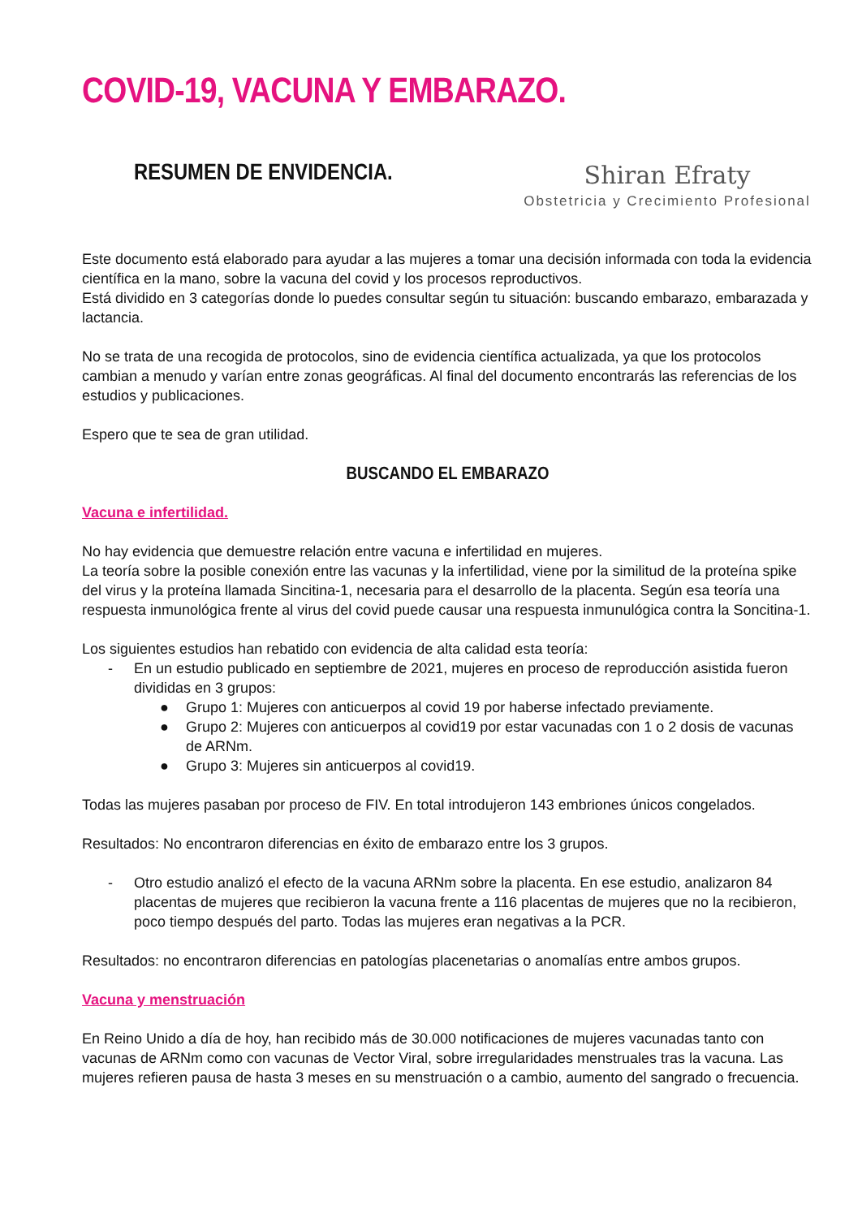COVID-19, VACUNA Y EMBARAZO.
RESUMEN DE ENVIDENCIA.
Shiran Efraty
Obstetricia y Crecimiento Profesional
Este documento está elaborado para ayudar a las mujeres a tomar una decisión informada con toda la evidencia científica en la mano, sobre la vacuna del covid y los procesos reproductivos.
Está dividido en 3 categorías donde lo puedes consultar según tu situación: buscando embarazo, embarazada y lactancia.
No se trata de una recogida de protocolos, sino de evidencia científica actualizada, ya que los protocolos cambian a menudo y varían entre zonas geográficas. Al final del documento encontrarás las referencias de los estudios y publicaciones.
Espero que te sea de gran utilidad.
BUSCANDO EL EMBARAZO
Vacuna e infertilidad.
No hay evidencia que demuestre relación entre vacuna e infertilidad en mujeres.
La teoría sobre la posible conexión entre las vacunas y la infertilidad, viene por la similitud de la proteína spike del virus y la proteína llamada Sincitina-1, necesaria para el desarrollo de la placenta. Según esa teoría una respuesta inmunológica frente al virus del covid puede causar una respuesta inmunulógica contra la Soncitina-1.
Los siguientes estudios han rebatido con evidencia de alta calidad esta teoría:
- En un estudio publicado en septiembre de 2021, mujeres en proceso de reproducción asistida fueron divididas en 3 grupos:
● Grupo 1: Mujeres con anticuerpos al covid 19 por haberse infectado previamente.
● Grupo 2: Mujeres con anticuerpos al covid19 por estar vacunadas con 1 o 2 dosis de vacunas de ARNm.
● Grupo 3: Mujeres sin anticuerpos al covid19.
Todas las mujeres pasaban por proceso de FIV. En total introdujeron 143 embriones únicos congelados.
Resultados: No encontraron diferencias en éxito de embarazo entre los 3 grupos.
- Otro estudio analizó el efecto de la vacuna ARNm sobre la placenta. En ese estudio, analizaron 84 placentas de mujeres que recibieron la vacuna frente a 116 placentas de mujeres que no la recibieron, poco tiempo después del parto. Todas las mujeres eran negativas a la PCR.
Resultados: no encontraron diferencias en patologías placenetarias o anomalías entre ambos grupos.
Vacuna y menstruación
En Reino Unido a día de hoy, han recibido más de 30.000 notificaciones de mujeres vacunadas tanto con vacunas de ARNm como con vacunas de Vector Viral, sobre irregularidades menstruales tras la vacuna. Las mujeres refieren pausa de hasta 3 meses en su menstruación o a cambio, aumento del sangrado o frecuencia.